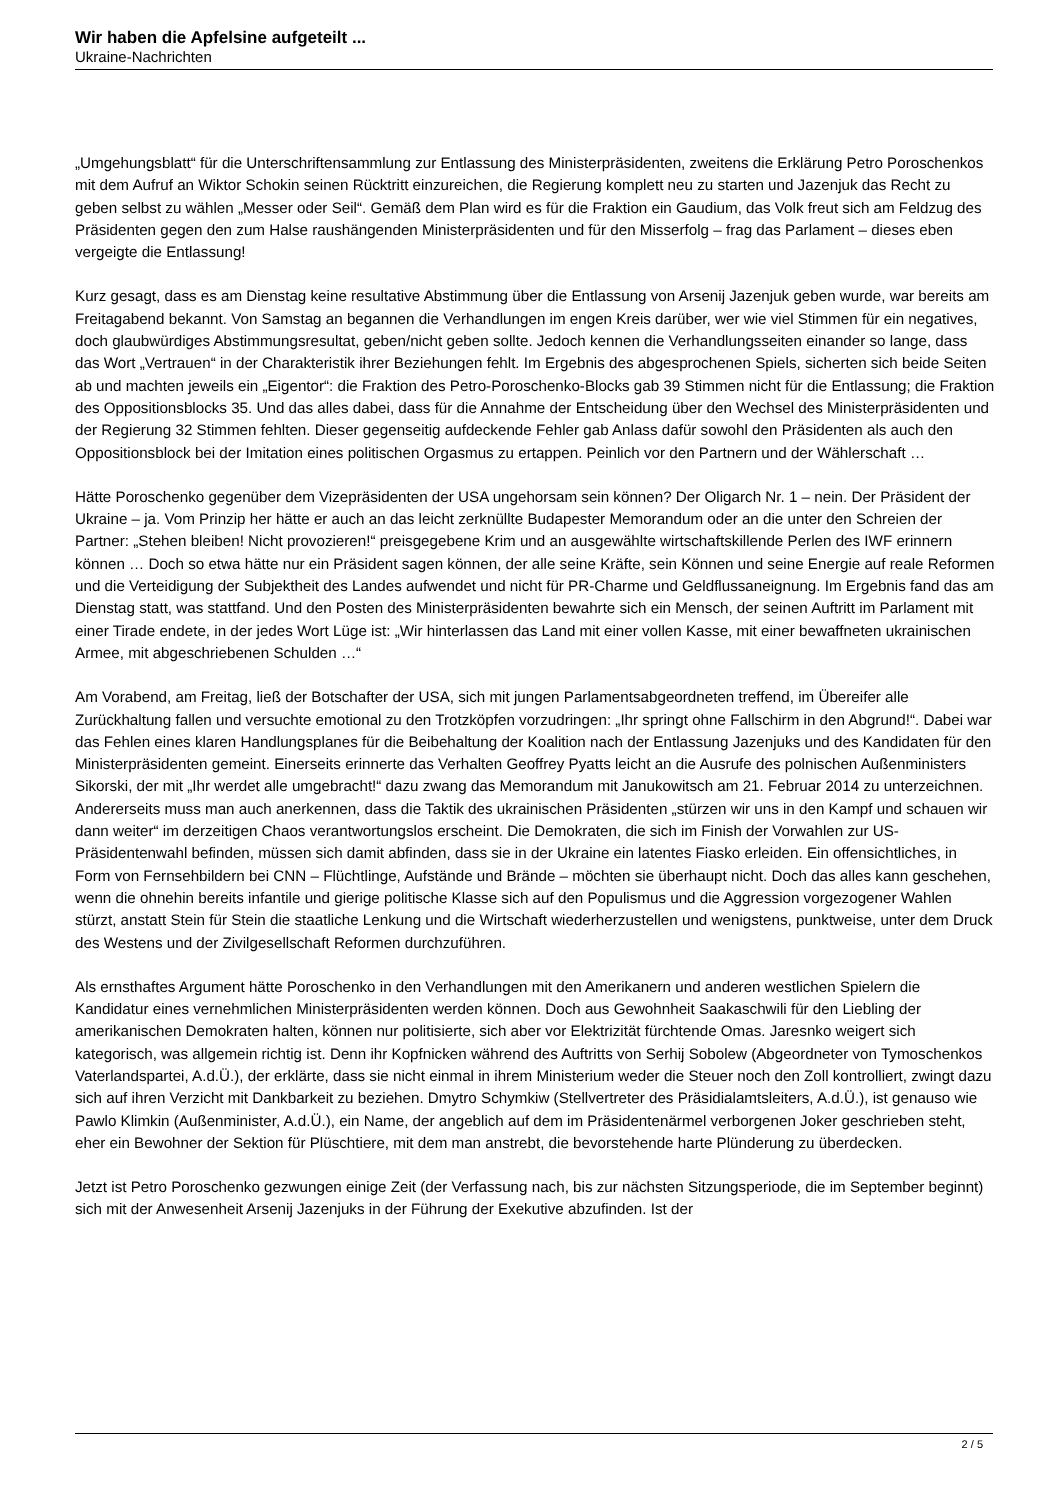Wir haben die Apfelsine aufgeteilt ...
Ukraine-Nachrichten
„Umgehungsblatt“ für die Unterschriftensammlung zur Entlassung des Ministerpräsidenten, zweitens die Erklärung Petro Poroschenkos mit dem Aufruf an Wiktor Schokin seinen Rücktritt einzureichen, die Regierung komplett neu zu starten und Jazenjuk das Recht zu geben selbst zu wählen „Messer oder Seil“. Gemäß dem Plan wird es für die Fraktion ein Gaudium, das Volk freut sich am Feldzug des Präsidenten gegen den zum Halse raushängenden Ministerpräsidenten und für den Misserfolg – frag das Parlament – dieses eben vergeigte die Entlassung!
Kurz gesagt, dass es am Dienstag keine resultative Abstimmung über die Entlassung von Arsenij Jazenjuk geben wurde, war bereits am Freitagabend bekannt. Von Samstag an begannen die Verhandlungen im engen Kreis darüber, wer wie viel Stimmen für ein negatives, doch glaubwürdiges Abstimmungsresultat, geben/nicht geben sollte. Jedoch kennen die Verhandlungsseiten einander so lange, dass das Wort „Vertrauen“ in der Charakteristik ihrer Beziehungen fehlt. Im Ergebnis des abgesprochenen Spiels, sicherten sich beide Seiten ab und machten jeweils ein „Eigentor“: die Fraktion des Petro-Poroschenko-Blocks gab 39 Stimmen nicht für die Entlassung; die Fraktion des Oppositionsblocks 35. Und das alles dabei, dass für die Annahme der Entscheidung über den Wechsel des Ministerpräsidenten und der Regierung 32 Stimmen fehlten. Dieser gegenseitig aufdeckende Fehler gab Anlass dafür sowohl den Präsidenten als auch den Oppositionsblock bei der Imitation eines politischen Orgasmus zu ertappen. Peinlich vor den Partnern und der Wählerschaft …
Hätte Poroschenko gegenüber dem Vizepräsidenten der USA ungehorsam sein können? Der Oligarch Nr. 1 – nein. Der Präsident der Ukraine – ja. Vom Prinzip her hätte er auch an das leicht zerknüllte Budapester Memorandum oder an die unter den Schreien der Partner: „Stehen bleiben! Nicht provozieren!“ preisgegebene Krim und an ausgewählte wirtschaftskillende Perlen des IWF erinnern können … Doch so etwa hätte nur ein Präsident sagen können, der alle seine Kräfte, sein Können und seine Energie auf reale Reformen und die Verteidigung der Subjektheit des Landes aufwendet und nicht für PR-Charme und Geldflussaneignung. Im Ergebnis fand das am Dienstag statt, was stattfand. Und den Posten des Ministerpräsidenten bewahrte sich ein Mensch, der seinen Auftritt im Parlament mit einer Tirade endete, in der jedes Wort Lüge ist: „Wir hinterlassen das Land mit einer vollen Kasse, mit einer bewaffneten ukrainischen Armee, mit abgeschriebenen Schulden …“
Am Vorabend, am Freitag, ließ der Botschafter der USA, sich mit jungen Parlamentsabgeordneten treffend, im Übereifer alle Zurückhaltung fallen und versuchte emotional zu den Trotzköpfen vorzudringen: „Ihr springt ohne Fallschirm in den Abgrund!“. Dabei war das Fehlen eines klaren Handlungsplanes für die Beibehaltung der Koalition nach der Entlassung Jazenjuks und des Kandidaten für den Ministerpräsidenten gemeint. Einerseits erinnerte das Verhalten Geoffrey Pyatts leicht an die Ausrufe des polnischen Außenministers Sikorski, der mit „Ihr werdet alle umgebracht!“ dazu zwang das Memorandum mit Janukowitsch am 21. Februar 2014 zu unterzeichnen. Andererseits muss man auch anerkennen, dass die Taktik des ukrainischen Präsidenten „stürzen wir uns in den Kampf und schauen wir dann weiter“ im derzeitigen Chaos verantwortungslos erscheint. Die Demokraten, die sich im Finish der Vorwahlen zur US-Präsidentenwahl befinden, müssen sich damit abfinden, dass sie in der Ukraine ein latentes Fiasko erleiden. Ein offensichtliches, in Form von Fernsehbildern bei CNN – Flüchtlinge, Aufstände und Brände – möchten sie überhaupt nicht. Doch das alles kann geschehen, wenn die ohnehin bereits infantile und gierige politische Klasse sich auf den Populismus und die Aggression vorgezogener Wahlen stürzt, anstatt Stein für Stein die staatliche Lenkung und die Wirtschaft wiederherzustellen und wenigstens, punktweise, unter dem Druck des Westens und der Zivilgesellschaft Reformen durchzuführen.
Als ernsthaftes Argument hätte Poroschenko in den Verhandlungen mit den Amerikanern und anderen westlichen Spielern die Kandidatur eines vernehmlichen Ministerpräsidenten werden können. Doch aus Gewohnheit Saakaschwili für den Liebling der amerikanischen Demokraten halten, können nur politisierte, sich aber vor Elektrizität fürchtende Omas. Jaresnko weigert sich kategorisch, was allgemein richtig ist. Denn ihr Kopfnicken während des Auftritts von Serhij Sobolew (Abgeordneter von Tymoschenkos Vaterlandspartei, A.d.Ü.), der erklärte, dass sie nicht einmal in ihrem Ministerium weder die Steuer noch den Zoll kontrolliert, zwingt dazu sich auf ihren Verzicht mit Dankbarkeit zu beziehen. Dmytro Schymkiw (Stellvertreter des Präsidialamtsleiters, A.d.Ü.), ist genauso wie Pawlo Klimkin (Außenminister, A.d.Ü.), ein Name, der angeblich auf dem im Präsidentenärmel verborgenen Joker geschrieben steht, eher ein Bewohner der Sektion für Plüschtiere, mit dem man anstrebt, die bevorstehende harte Plünderung zu überdecken.
Jetzt ist Petro Poroschenko gezwungen einige Zeit (der Verfassung nach, bis zur nächsten Sitzungsperiode, die im September beginnt) sich mit der Anwesenheit Arsenij Jazenjuks in der Führung der Exekutive abzufinden. Ist der
2 / 5